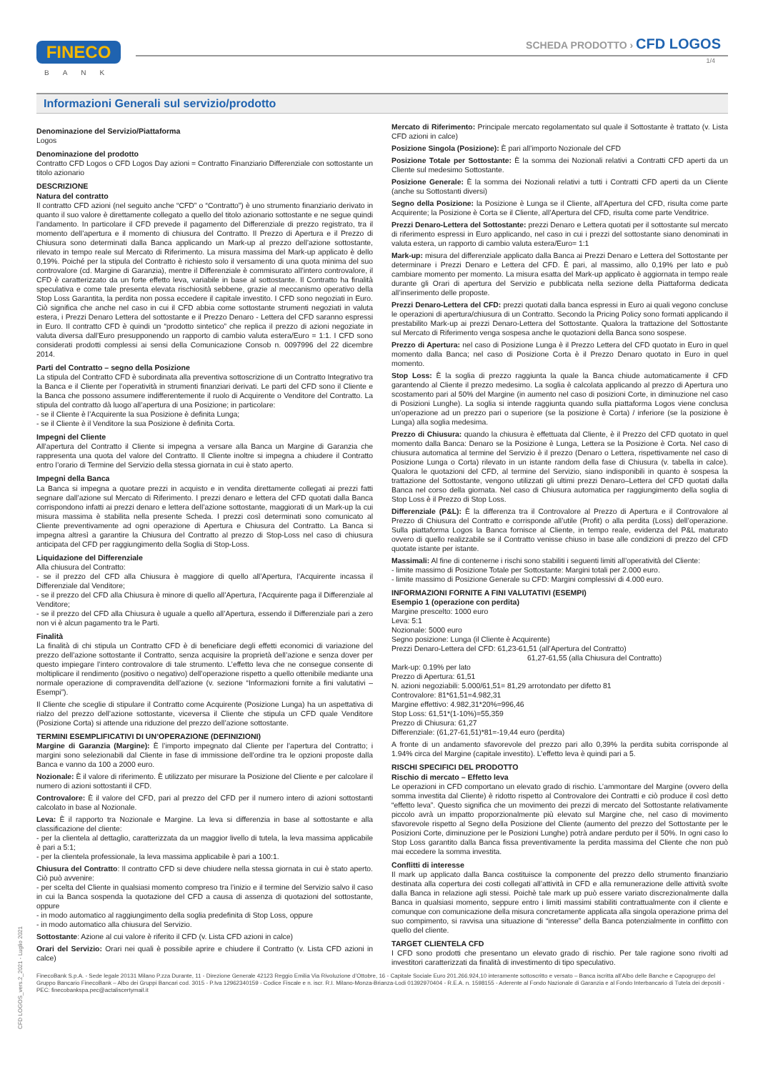FINECO
BANK
SCHEDA PRODOTTO › CFD LOGOS
1/4
Informazioni Generali sul servizio/prodotto
Denominazione del Servizio/Piattaforma
Logos
Denominazione del prodotto
Contratto CFD Logos o CFD Logos Day azioni = Contratto Finanziario Differenziale con sottostante un titolo azionario
DESCRIZIONE
Natura del contratto
Il contratto CFD azioni (nel seguito anche “CFD” o “Contratto”) è uno strumento finanziario derivato in quanto il suo valore è direttamente collegato a quello del titolo azionario sottostante e ne segue quindi l’andamento. In particolare il CFD prevede il pagamento del Differenziale di prezzo registrato, tra il momento dell’apertura e il momento di chiusura del Contratto. Il Prezzo di Apertura e il Prezzo di Chiusura sono determinati dalla Banca applicando un Mark-up al prezzo dell’azione sottostante, rilevato in tempo reale sul Mercato di Riferimento. La misura massima del Mark-up applicato è dello 0,19%. Poiché per la stipula del Contratto è richiesto solo il versamento di una quota minima del suo controvalore (cd. Margine di Garanzia), mentre il Differenziale è commisurato all’intero controvalore, il CFD è caratterizzato da un forte effetto leva, variabile in base al sottostante. Il Contratto ha finalità speculativa e come tale presenta elevata rischiosità sebbene, grazie al meccanismo operativo della Stop Loss Garantita, la perdita non possa eccedere il capitale investito. I CFD sono negoziati in Euro. Ciò significa che anche nel caso in cui il CFD abbia come sottostante strumenti negoziati in valuta estera, i Prezzi Denaro Lettera del sottostante e il Prezzo Denaro - Lettera del CFD saranno espressi in Euro. Il contratto CFD è quindi un “prodotto sintetico” che replica il prezzo di azioni negoziate in valuta diversa dall’Euro presupponendo un rapporto di cambio valuta estera/Euro = 1:1. I CFD sono considerati prodotti complessi ai sensi della Comunicazione Consob n. 0097996 del 22 dicembre 2014.
Parti del Contratto – segno della Posizione
La stipula del Contratto CFD è subordinata alla preventiva sottoscrizione di un Contratto Integrativo tra la Banca e il Cliente per l’operatività in strumenti finanziari derivati. Le parti del CFD sono il Cliente e la Banca che possono assumere indifferentemente il ruolo di Acquirente o Venditore del Contratto. La stipula del contratto dà luogo all’apertura di una Posizione; in particolare:
- se il Cliente è l’Acquirente la sua Posizione è definita Lunga;
- se il Cliente è il Venditore la sua Posizione è definita Corta.
Impegni del Cliente
All’apertura del Contratto il Cliente si impegna a versare alla Banca un Margine di Garanzia che rappresenta una quota del valore del Contratto. Il Cliente inoltre si impegna a chiudere il Contratto entro l’orario di Termine del Servizio della stessa giornata in cui è stato aperto.
Impegni della Banca
La Banca si impegna a quotare prezzi in acquisto e in vendita direttamente collegati ai prezzi fatti segnare dall’azione sul Mercato di Riferimento. I prezzi denaro e lettera del CFD quotati dalla Banca corrispondono infatti ai prezzi denaro e lettera dell’azione sottostante, maggiorati di un Mark-up la cui misura massima è stabilita nella presente Scheda. I prezzi così determinati sono comunicato al Cliente preventivamente ad ogni operazione di Apertura e Chiusura del Contratto. La Banca si impegna altresì a garantire la Chiusura del Contratto al prezzo di Stop-Loss nel caso di chiusura anticipata del CFD per raggiungimento della Soglia di Stop-Loss.
Liquidazione del Differenziale
Alla chiusura del Contratto:
- se il prezzo del CFD alla Chiusura è maggiore di quello all’Apertura, l’Acquirente incassa il Differenziale dal Venditore;
- se il prezzo del CFD alla Chiusura è minore di quello all’Apertura, l’Acquirente paga il Differenziale al Venditore;
- se il prezzo del CFD alla Chiusura è uguale a quello all’Apertura, essendo il Differenziale pari a zero non vi è alcun pagamento tra le Parti.
Finalità
La finalità di chi stipula un Contratto CFD è di beneficiare degli effetti economici di variazione del prezzo dell’azione sottostante il Contratto, senza acquisire la proprietà dell’azione e senza dover per questo impiegare l’intero controvalore di tale strumento. L’effetto leva che ne consegue consente di moltiplicare il rendimento (positivo o negativo) dell’operazione rispetto a quello ottenibile mediante una normale operazione di compravendita dell’azione (v. sezione “Informazioni fornite a fini valutativi – Esempi”).
Il Cliente che sceglie di stipulare il Contratto come Acquirente (Posizione Lunga) ha un aspettativa di rialzo del prezzo dell’azione sottostante, viceversa il Cliente che stipula un CFD quale Venditore (Posizione Corta) si attende una riduzione del prezzo dell’azione sottostante.
TERMINI ESEMPLIFICATIVI DI UN’OPERAZIONE (DEFINIZIONI)
Margine di Garanzia (Margine): È l’importo impegnato dal Cliente per l’apertura del Contratto; i margini sono selezionabili dal Cliente in fase di immissione dell’ordine tra le opzioni proposte dalla Banca e vanno da 100 a 2000 euro.
Nozionale: È il valore di riferimento. È utilizzato per misurare la Posizione del Cliente e per calcolare il numero di azioni sottostanti il CFD.
Controvalore: È il valore del CFD, pari al prezzo del CFD per il numero intero di azioni sottostanti calcolato in base al Nozionale.
Leva: È il rapporto tra Nozionale e Margine. La leva si differenzia in base al sottostante e alla classificazione del cliente:
- per la clientela al dettaglio, caratterizzata da un maggior livello di tutela, la leva massima applicabile è pari a 5:1;
- per la clientela professionale, la leva massima applicabile è pari a 100:1.
Chiusura del Contratto: Il contratto CFD si deve chiudere nella stessa giornata in cui è stato aperto. Ciò può avvenire:
- per scelta del Cliente in qualsiasi momento compreso tra l’inizio e il termine del Servizio salvo il caso in cui la Banca sospenda la quotazione del CFD a causa di assenza di quotazioni del sottostante, oppure
- in modo automatico al raggiungimento della soglia predefinita di Stop Loss, oppure
- in modo automatico alla chiusura del Servizio.
Sottostante: Azione al cui valore è riferito il CFD (v. Lista CFD azioni in calce)
Orari del Servizio: Orari nei quali è possibile aprire e chiudere il Contratto (v. Lista CFD azioni in calce)
Mercato di Riferimento: Principale mercato regolamentato sul quale il Sottostante è trattato (v. Lista CFD azioni in calce)
Posizione Singola (Posizione): È pari all’importo Nozionale del CFD
Posizione Totale per Sottostante: È la somma dei Nozionali relativi a Contratti CFD aperti da un Cliente sul medesimo Sottostante.
Posizione Generale: È la somma dei Nozionali relativi a tutti i Contratti CFD aperti da un Cliente (anche su Sottostanti diversi)
Segno della Posizione: la Posizione è Lunga se il Cliente, all’Apertura del CFD, risulta come parte Acquirente; la Posizione è Corta se il Cliente, all’Apertura del CFD, risulta come parte Venditrice.
Prezzi Denaro-Lettera del Sottostante: prezzi Denaro e Lettera quotati per il sottostante sul mercato di riferimento espressi in Euro applicando, nel caso in cui i prezzi del sottostante siano denominati in valuta estera, un rapporto di cambio valuta estera/Euro= 1:1
Mark-up: misura del differenziale applicato dalla Banca ai Prezzi Denaro e Lettera del Sottostante per determinare i Prezzi Denaro e Lettera del CFD. È pari, al massimo, allo 0,19% per lato e può cambiare momento per momento. La misura esatta del Mark-up applicato è aggiornata in tempo reale durante gli Orari di apertura del Servizio e pubblicata nella sezione della Piattaforma dedicata all’inserimento delle proposte.
Prezzi Denaro-Lettera del CFD: prezzi quotati dalla banca espressi in Euro ai quali vegono concluse le operazioni di apertura/chiusura di un Contratto. Secondo la Pricing Policy sono formati applicando il prestabilito Mark-up ai prezzi Denaro-Lettera del Sottostante. Qualora la trattazione del Sottostante sul Mercato di Riferimento venga sospesa anche le quotazioni della Banca sono sospese.
Prezzo di Apertura: nel caso di Posizione Lunga è il Prezzo Lettera del CFD quotato in Euro in quel momento dalla Banca; nel caso di Posizione Corta è il Prezzo Denaro quotato in Euro in quel momento.
Stop Loss: È la soglia di prezzo raggiunta la quale la Banca chiude automaticamente il CFD garantendo al Cliente il prezzo medesimo. La soglia è calcolata applicando al prezzo di Apertura uno scostamento pari al 50% del Margine (in aumento nel caso di posizioni Corte, in diminuzione nel caso di Posizioni Lunghe). La soglia si intende raggiunta quando sulla piattaforma Logos viene conclusa un’operazione ad un prezzo pari o superiore (se la posizione è Corta) / inferiore (se la posizione è Lunga) alla soglia medesima.
Prezzo di Chiusura: quando la chiusura è effettuata dal Cliente, è il Prezzo del CFD quotato in quel momento dalla Banca: Denaro se la Posizione è Lunga, Lettera se la Posizione è Corta. Nel caso di chiusura automatica al termine del Servizio è il prezzo (Denaro o Lettera, rispettivamente nel caso di Posizione Lunga o Corta) rilevato in un istante random della fase di Chiusura (v. tabella in calce). Qualora le quotazioni del CFD, al termine del Servizio, siano indisponibili in quanto è sospesa la trattazione del Sottostante, vengono utilizzati gli ultimi prezzi Denaro–Lettera del CFD quotati dalla Banca nel corso della giornata. Nel caso di Chiusura automatica per raggiungimento della soglia di Stop Loss è il Prezzo di Stop Loss.
Differenziale (P&L): È la differenza tra il Controvalore al Prezzo di Apertura e il Controvalore al Prezzo di Chiusura del Contratto e corrisponde all’utile (Profit) o alla perdita (Loss) dell’operazione. Sulla piattaforma Logos la Banca fornisce al Cliente, in tempo reale, evidenza del P&L maturato ovvero di quello realizzabile se il Contratto venisse chiuso in base alle condizioni di prezzo del CFD quotate istante per istante.
Massimali: Al fine di contenerne i rischi sono stabiliti i seguenti limiti all’operatività del Cliente:
- limite massimo di Posizione Totale per Sottostante: Margini totali per 2.000 euro.
- limite massimo di Posizione Generale su CFD: Margini complessivi di 4.000 euro.
INFORMAZIONI FORNITE A FINI VALUTATIVI (ESEMPI)
Esempio 1 (operazione con perdita)
Margine prescelto: 1000 euro
Leva: 5:1
Nozionale: 5000 euro
Segno posizione: Lunga (il Cliente è Acquirente)
Prezzi Denaro-Lettera del CFD: 61,23-61,51 (all’Apertura del Contratto)
61,27-61,55 (alla Chiusura del Contratto)
Mark-up: 0.19% per lato
Prezzo di Apertura: 61,51
N. azioni negoziabili: 5.000/61,51= 81,29 arrotondato per difetto 81
Controvalore: 81*61,51=4.982,31
Margine effettivo: 4.982,31*20%=996,46
Stop Loss: 61,51*(1-10%)=55,359
Prezzo di Chiusura: 61,27
Differenziale: (61,27-61,51)*81=-19,44 euro (perdita)
A fronte di un andamento sfavorevole del prezzo pari allo 0,39% la perdita subita corrisponde al 1.94% circa del Margine (capitale investito). L’effetto leva è quindi pari a 5.
RISCHI SPECIFICI DEL PRODOTTO
Rischio di mercato – Effetto leva
Le operazioni in CFD comportano un elevato grado di rischio. L’ammontare del Margine (ovvero della somma investita dal Cliente) è ridotto rispetto al Controvalore dei Contratti e ciò produce il così detto “effetto leva”. Questo significa che un movimento dei prezzi di mercato del Sottostante relativamente piccolo avrà un impatto proporzionalmente più elevato sul Margine che, nel caso di movimento sfavorevole rispetto al Segno della Posizione del Cliente (aumento del prezzo del Sottostante per le Posizioni Corte, diminuzione per le Posizioni Lunghe) potrà andare perduto per il 50%. In ogni caso lo Stop Loss garantito dalla Banca fissa preventivamente la perdita massima del Cliente che non può mai eccedere la somma investita.
Conflitti di interesse
Il mark up applicato dalla Banca costituisce la componente del prezzo dello strumento finanziario destinata alla copertura dei costi collegati all’attività in CFD e alla remunerazione delle attività svolte dalla Banca in relazione agli stessi. Poichè tale mark up può essere variato discrezionalmente dalla Banca in qualsiasi momento, seppure entro i limiti massimi stabiliti contrattualmente con il cliente e comunque con comunicazione della misura concretamente applicata alla singola operazione prima del suo compimento, si ravvisa una situazione di “interesse” della Banca potenzialmente in conflitto con quello del cliente.
TARGET CLIENTELA CFD
I CFD sono prodotti che presentano un elevato grado di rischio. Per tale ragione sono rivolti ad investitori caratterizzati da finalità di investimento di tipo speculativo.
FinecoBank S.p.A. - Sede legale 20131 Milano P.zza Durante, 11 - Direzione Generale 42123 Reggio Emilia Via Rivoluzione d’Ottobre, 16 - Capitale Sociale Euro 201.266.924,10 interamente sottoscritto e versato – Banca iscritta all’Albo delle Banche e Capogruppo del Gruppo Bancario FinecoBank – Albo dei Gruppi Bancari cod. 3015 - P.Iva 12962340159 - Codice Fiscale e n. iscr. R.I. Milano-Monza-Brianza-Lodi 01392970404 - R.E.A. n. 1598155 - Aderente al Fondo Nazionale di Garanzia e al Fondo Interbancario di Tutela dei depositi - PEC: finecobankspa.pec@actaliscertymail.it
CFD LOGOS_vers.2_2021 - Luglio 2021